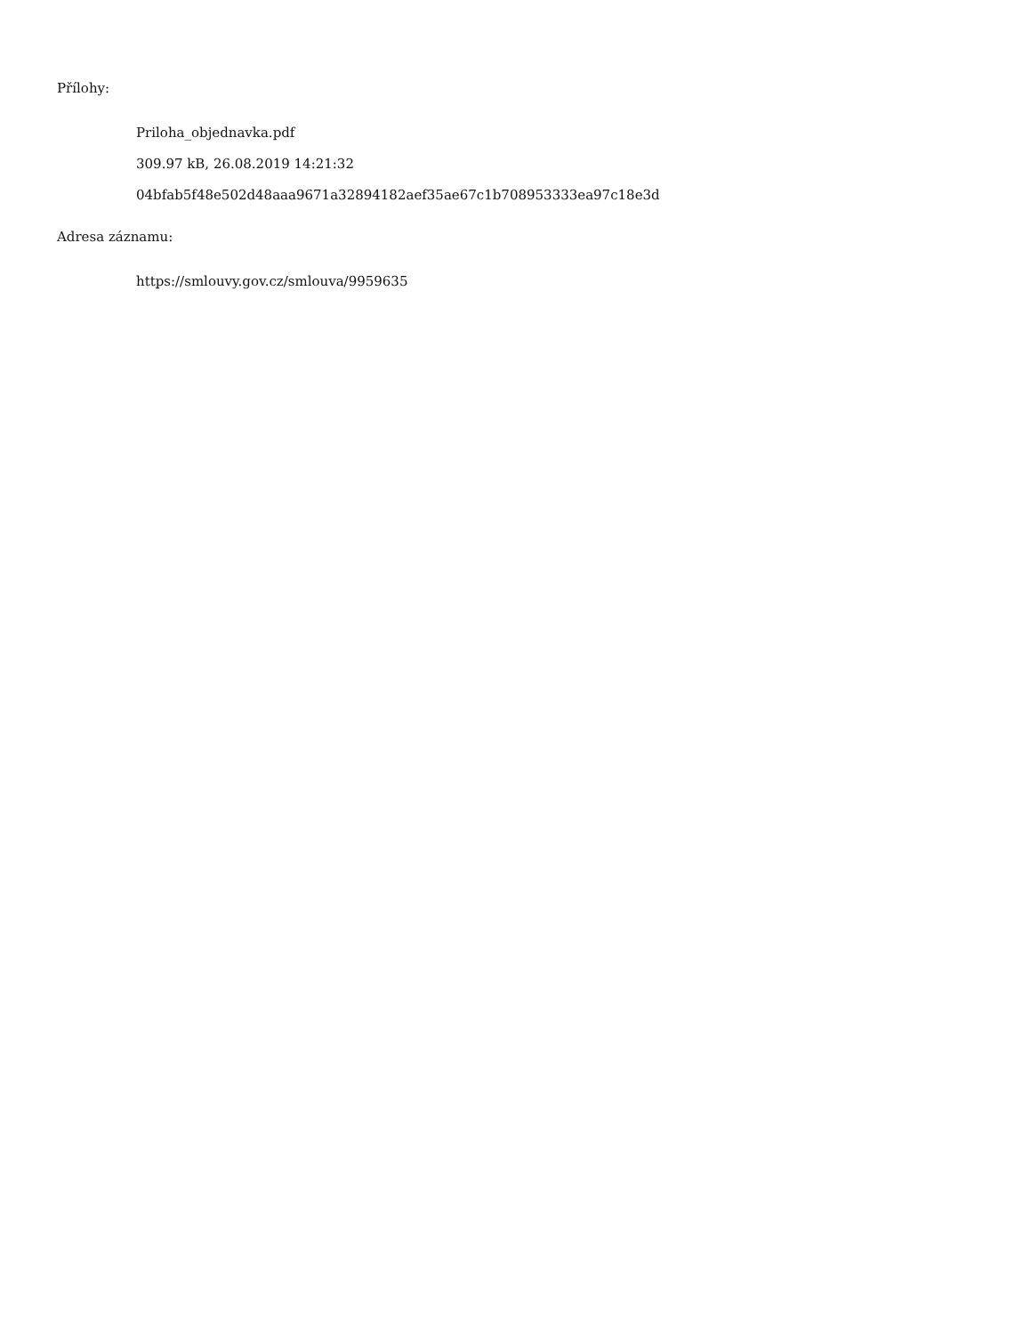Přílohy:
Priloha_objednavka.pdf
309.97 kB, 26.08.2019 14:21:32
04bfab5f48e502d48aaa9671a32894182aef35ae67c1b708953333ea97c18e3d
Adresa záznamu:
https://smlouvy.gov.cz/smlouva/9959635